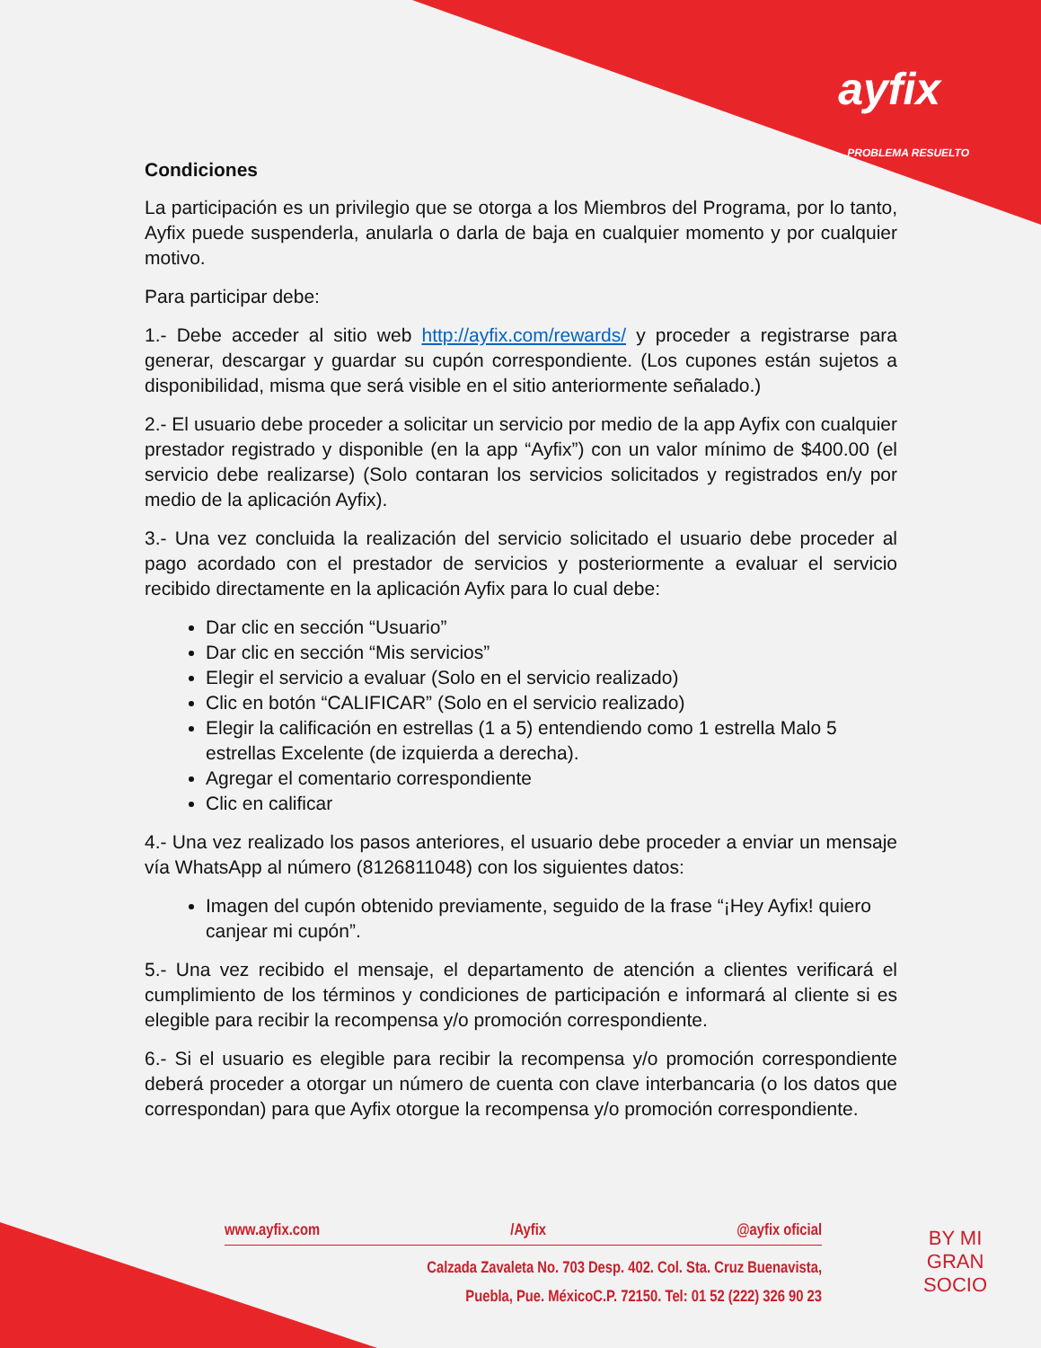ayfix
...PROBLEMA RESUELTO
Condiciones
La participación es un privilegio que se otorga a los Miembros del Programa, por lo tanto, Ayfix puede suspenderla, anularla o darla de baja en cualquier momento y por cualquier motivo.
Para participar debe:
1.- Debe acceder al sitio web http://ayfix.com/rewards/ y proceder a registrarse para generar, descargar y guardar su cupón correspondiente. (Los cupones están sujetos a disponibilidad, misma que será visible en el sitio anteriormente señalado.)
2.- El usuario debe proceder a solicitar un servicio por medio de la app Ayfix con cualquier prestador registrado y disponible (en la app “Ayfix”) con un valor mínimo de $400.00 (el servicio debe realizarse) (Solo contaran los servicios solicitados y registrados en/y por medio de la aplicación Ayfix).
3.- Una vez concluida la realización del servicio solicitado el usuario debe proceder al pago acordado con el prestador de servicios y posteriormente a evaluar el servicio recibido directamente en la aplicación Ayfix para lo cual debe:
Dar clic en sección “Usuario”
Dar clic en sección “Mis servicios”
Elegir el servicio a evaluar (Solo en el servicio realizado)
Clic en botón “CALIFICAR” (Solo en el servicio realizado)
Elegir la calificación en estrellas (1 a 5) entendiendo como 1 estrella Malo 5 estrellas Excelente (de izquierda a derecha).
Agregar el comentario correspondiente
Clic en calificar
4.- Una vez realizado los pasos anteriores, el usuario debe proceder a enviar un mensaje vía WhatsApp al número (8126811048) con los siguientes datos:
Imagen del cupón obtenido previamente, seguido de la frase “¡Hey Ayfix! quiero canjear mi cupón”.
5.- Una vez recibido el mensaje, el departamento de atención a clientes verificará el cumplimiento de los términos y condiciones de participación e informará al cliente si es elegible para recibir la recompensa y/o promoción correspondiente.
6.- Si el usuario es elegible para recibir la recompensa y/o promoción correspondiente deberá proceder a otorgar un número de cuenta con clave interbancaria (o los datos que correspondan) para que Ayfix otorgue la recompensa y/o promoción correspondiente.
www.ayfix.com /Ayfix @ayfix oficial
Calzada Zavaleta No. 703 Desp. 402. Col. Sta. Cruz Buenavista,
Puebla, Pue. MéxicoC.P. 72150. Tel: 01 52 (222) 326 90 23
BY MI
GRAN
SOCIO